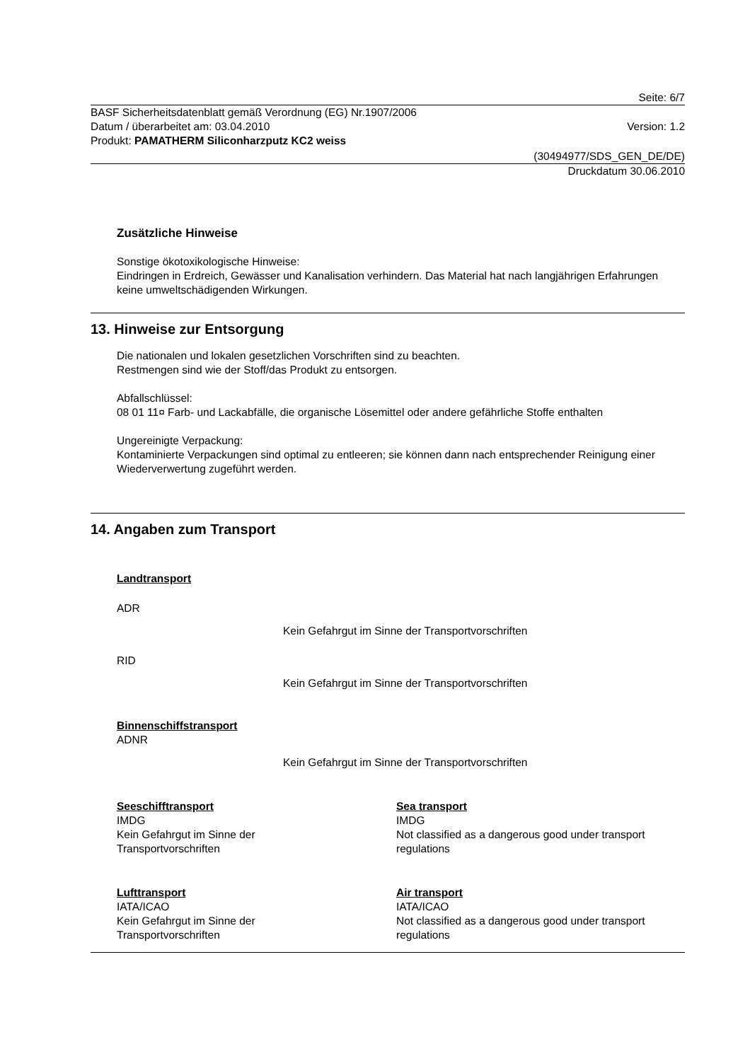Seite: 6/7
BASF Sicherheitsdatenblatt gemäß Verordnung (EG) Nr.1907/2006
Datum / überarbeitet am: 03.04.2010 Version: 1.2
Produkt: PAMATHERM Siliconharzputz KC2 weiss
(30494977/SDS_GEN_DE/DE)
Druckdatum 30.06.2010
Zusätzliche Hinweise
Sonstige ökotoxikologische Hinweise:
Eindringen in Erdreich, Gewässer und Kanalisation verhindern. Das Material hat nach langjährigen Erfahrungen keine umweltschädigenden Wirkungen.
13. Hinweise zur Entsorgung
Die nationalen und lokalen gesetzlichen Vorschriften sind zu beachten.
Restmengen sind wie der Stoff/das Produkt zu entsorgen.
Abfallschlüssel:
08 01 11¤ Farb- und Lackabfälle, die organische Lösemittel oder andere gefährliche Stoffe enthalten
Ungereinigte Verpackung:
Kontaminierte Verpackungen sind optimal zu entleeren; sie können dann nach entsprechender Reinigung einer Wiederverwertung zugeführt werden.
14. Angaben zum Transport
Landtransport
ADR
Kein Gefahrgut im Sinne der Transportvorschriften
RID
Kein Gefahrgut im Sinne der Transportvorschriften
Binnenschiffstransport
ADNR
Kein Gefahrgut im Sinne der Transportvorschriften
Seeschifftransport
IMDG
Kein Gefahrgut im Sinne der
Transportvorschriften
Sea transport
IMDG
Not classified as a dangerous good under transport regulations
Lufttransport
IATA/ICAO
Kein Gefahrgut im Sinne der
Transportvorschriften
Air transport
IATA/ICAO
Not classified as a dangerous good under transport regulations